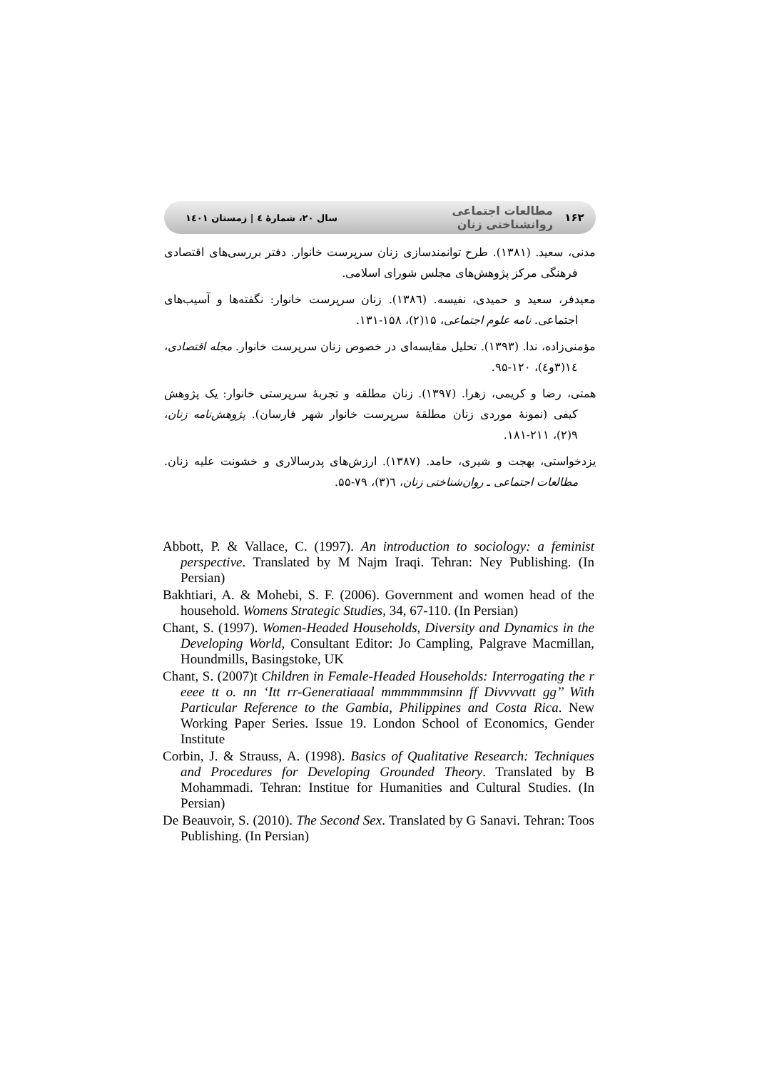۱۶۲ مطالعات اجتماعی روانشناختی زنان سال ۲۰، شمارهٔ ٤ | زمستان ۱٤۰۱
مدنی، سعید. (۱۳۸۱). طرح توانمندسازی زنان سرپرست خانوار. دفتر بررسی‌های اقتصادی فرهنگی مرکز پژوهش‌های مجلس شورای اسلامی.
معیدفر، سعید و حمیدی، نفیسه. (۱۳۸٦). زنان سرپرست خانوار: نگفته‌ها و آسیب‌های اجتماعی. نامه علوم اجتماعی، ۱۵(۲)، ۱۵۸-۱۳۱.
مؤمنی‌زاده، ندا. (۱۳۹۳). تحلیل مقایسه‌ای در خصوص زنان سرپرست خانوار. مجله اقتصادی، ۱٤(۳و٤)، ۱۲۰-۹۵.
همتی، رضا و کریمی، زهرا. (۱۳۹۷). زنان مطلقه و تجربهٔ سرپرستی خانوار: یک پژوهش کیفی (نمونهٔ موردی زنان مطلقهٔ سرپرست خانوار شهر فارسان). پژوهش‌نامه زنان، ۹(۲)، ۲۱۱-۱۸۱.
یزدخواستی، بهجت و شیری، حامد. (۱۳۸۷). ارزش‌های پدرسالاری و خشونت علیه زنان. مطالعات اجتماعی ـ روان‌شناختی زنان، ٦(۳)، ۷۹-۵۵.
Abbott, P. & Vallace, C. (1997). An introduction to sociology: a feminist perspective. Translated by M Najm Iraqi. Tehran: Ney Publishing. (In Persian)
Bakhtiari, A. & Mohebi, S. F. (2006). Government and women head of the household. Womens Strategic Studies, 34, 67-110. (In Persian)
Chant, S. (1997). Women-Headed Households, Diversity and Dynamics in the Developing World, Consultant Editor: Jo Campling, Palgrave Macmillan, Houndmills, Basingstoke, UK
Chant, S. (2007)t Children in Female-Headed Households: Interrogating the r eeee tt o. nn ‘Itt rr-Generatiaaal mmmmmmsinn ff Divvvvatt gg’’ With Particular Reference to the Gambia, Philippines and Costa Rica. New Working Paper Series. Issue 19. London School of Economics, Gender Institute
Corbin, J. & Strauss, A. (1998). Basics of Qualitative Research: Techniques and Procedures for Developing Grounded Theory. Translated by B Mohammadi. Tehran: Institue for Humanities and Cultural Studies. (In Persian)
De Beauvoir, S. (2010). The Second Sex. Translated by G Sanavi. Tehran: Toos Publishing. (In Persian)